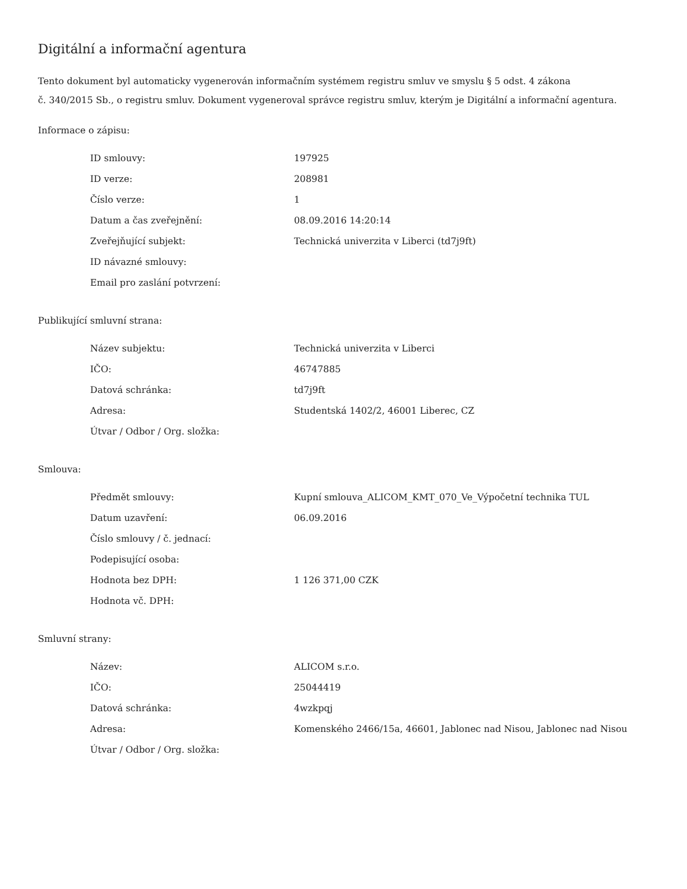Digitální a informační agentura
Tento dokument byl automaticky vygenerován informačním systémem registru smluv ve smyslu § 5 odst. 4 zákona
č. 340/2015 Sb., o registru smluv. Dokument vygeneroval správce registru smluv, kterým je Digitální a informační agentura.
Informace o zápisu:
| ID smlouvy: | 197925 |
| ID verze: | 208981 |
| Číslo verze: | 1 |
| Datum a čas zveřejnění: | 08.09.2016 14:20:14 |
| Zveřejňující subjekt: | Technická univerzita v Liberci (td7j9ft) |
| ID návazné smlouvy: | |
| Email pro zaslání potvrzení: | |
Publikující smluvní strana:
| Název subjektu: | Technická univerzita v Liberci |
| IČO: | 46747885 |
| Datová schránka: | td7j9ft |
| Adresa: | Studentská 1402/2, 46001 Liberec, CZ |
| Útvar / Odbor / Org. složka: | |
Smlouva:
| Předmět smlouvy: | Kupní smlouva_ALICOM_KMT_070_Ve_Výpočetní technika TUL |
| Datum uzavření: | 06.09.2016 |
| Číslo smlouvy / č. jednací: | |
| Podepisující osoba: | |
| Hodnota bez DPH: | 1 126 371,00 CZK |
| Hodnota vč. DPH: | |
Smluvní strany:
| Název: | ALICOM s.r.o. |
| IČO: | 25044419 |
| Datová schránka: | 4wzkpqj |
| Adresa: | Komenského 2466/15a, 46601, Jablonec nad Nisou, Jablonec nad Nisou |
| Útvar / Odbor / Org. složka: | |